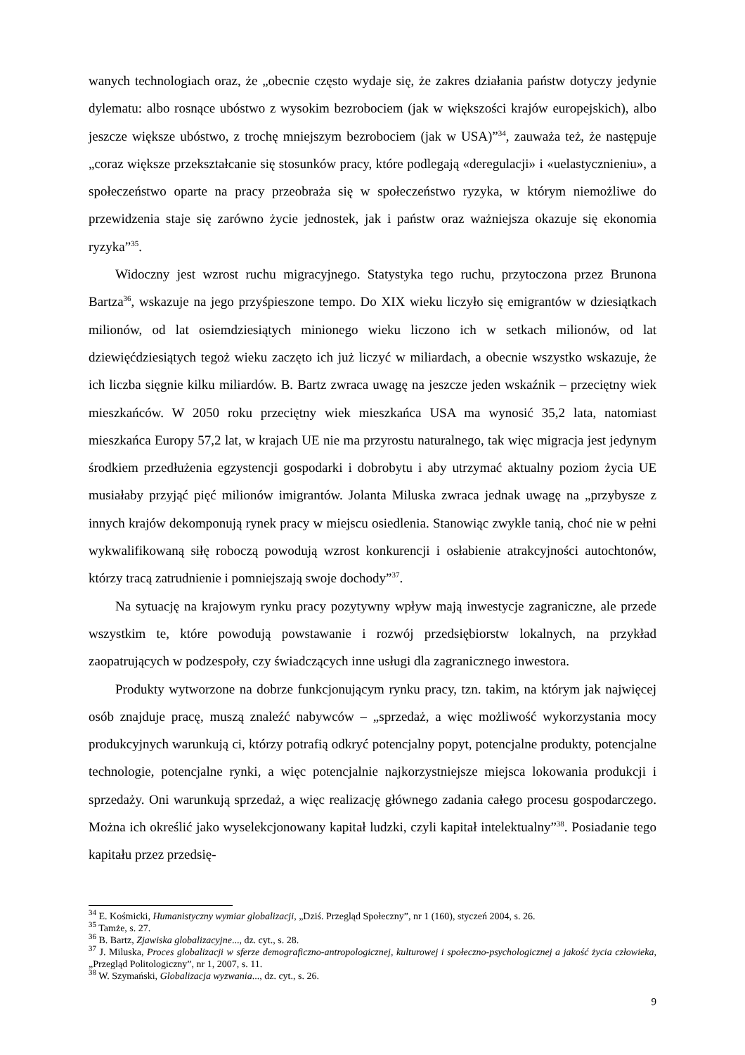wanych technologiach oraz, że „obecnie często wydaje się, że zakres działania państw dotyczy jedynie dylematu: albo rosnące ubóstwo z wysokim bezrobociem (jak w większości krajów europejskich), albo jeszcze większe ubóstwo, z trochę mniejszym bezrobociem (jak w USA)”<sup>34</sup>, zauważa też, że następuje „coraz większe przekształcanie się stosunków pracy, które podlegają «deregulacji» i «uelastycznieniu», a społeczeństwo oparte na pracy przeobraża się w społeczeństwo ryzyka, w którym niemożliwe do przewidzenia staje się zarówno życie jednostek, jak i państw oraz ważniejsza okazuje się ekonomia ryzyka”<sup>35</sup>.
Widoczny jest wzrost ruchu migracyjnego. Statystyka tego ruchu, przytoczona przez Brunona Bartza<sup>36</sup>, wskazuje na jego przyśpieszone tempo. Do XIX wieku liczyło się emigrantów w dziesiątkach milionów, od lat osiemdziesiątych minionego wieku liczono ich w setkach milionów, od lat dziewięćdziesiątych tegoż wieku zaczęto ich już liczyć w miliardach, a obecnie wszystko wskazuje, że ich liczba sięgnie kilku miliardów. B. Bartz zwraca uwagę na jeszcze jeden wskaźnik – przeciętny wiek mieszkańców. W 2050 roku przeciętny wiek mieszkańca USA ma wynosić 35,2 lata, natomiast mieszkańca Europy 57,2 lat, w krajach UE nie ma przyrostu naturalnego, tak więc migracja jest jedynym środkiem przedłużenia egzystencji gospodarki i dobrobytu i aby utrzymać aktualny poziom życia UE musiałaby przyjąć pięć milionów imigrantów. Jolanta Miluska zwraca jednak uwagę na „przybysze z innych krajów dekomponują rynek pracy w miejscu osiedlenia. Stanowiąc zwykle tanią, choć nie w pełni wykwalifikowaną siłę roboczą powodują wzrost konkurencji i osłabienie atrakcyjności autochtonów, którzy tracą zatrudnienie i pomniejszają swoje dochody”<sup>37</sup>.
Na sytuację na krajowym rynku pracy pozytywny wpływ mają inwestycje zagraniczne, ale przede wszystkim te, które powodują powstawanie i rozwój przedsiębiorstw lokalnych, na przykład zaopatrujących w podzespoły, czy świadczących inne usługi dla zagranicznego inwestora.
Produkty wytworzone na dobrze funkcjonującym rynku pracy, tzn. takim, na którym jak najwięcej osób znajduje pracę, muszą znaleźć nabywców – „sprzedaż, a więc możliwość wykorzystania mocy produkcyjnych warunkują ci, którzy potrafią odkryć potencjalny popyt, potencjalne produkty, potencjalne technologie, potencjalne rynki, a więc potencjalnie najkorzystniejsze miejsca lokowania produkcji i sprzedaży. Oni warunkują sprzedaż, a więc realizację głównego zadania całego procesu gospodarczego. Można ich określić jako wyselekcjonowany kapitał ludzki, czyli kapitał intelektualny”<sup>38</sup>. Posiadanie tego kapitału przez przedsię-
<sup>34</sup> E. Kośmicki, Humanistyczny wymiar globalizacji, „Dziś. Przegląd Społeczny”, nr 1 (160), styczeń 2004, s. 26.
<sup>35</sup> Tamże, s. 27.
<sup>36</sup> B. Bartz, Zjawiska globalizacyjne..., dz. cyt., s. 28.
<sup>37</sup> J. Miluska, Proces globalizacji w sferze demograficzno-antropologicznej, kulturowej i społeczno-psychologicznej a jakość życia człowieka, „Przegląd Politologiczny”, nr 1, 2007, s. 11.
<sup>38</sup> W. Szymański, Globalizacja wyzwania..., dz. cyt., s. 26.
9